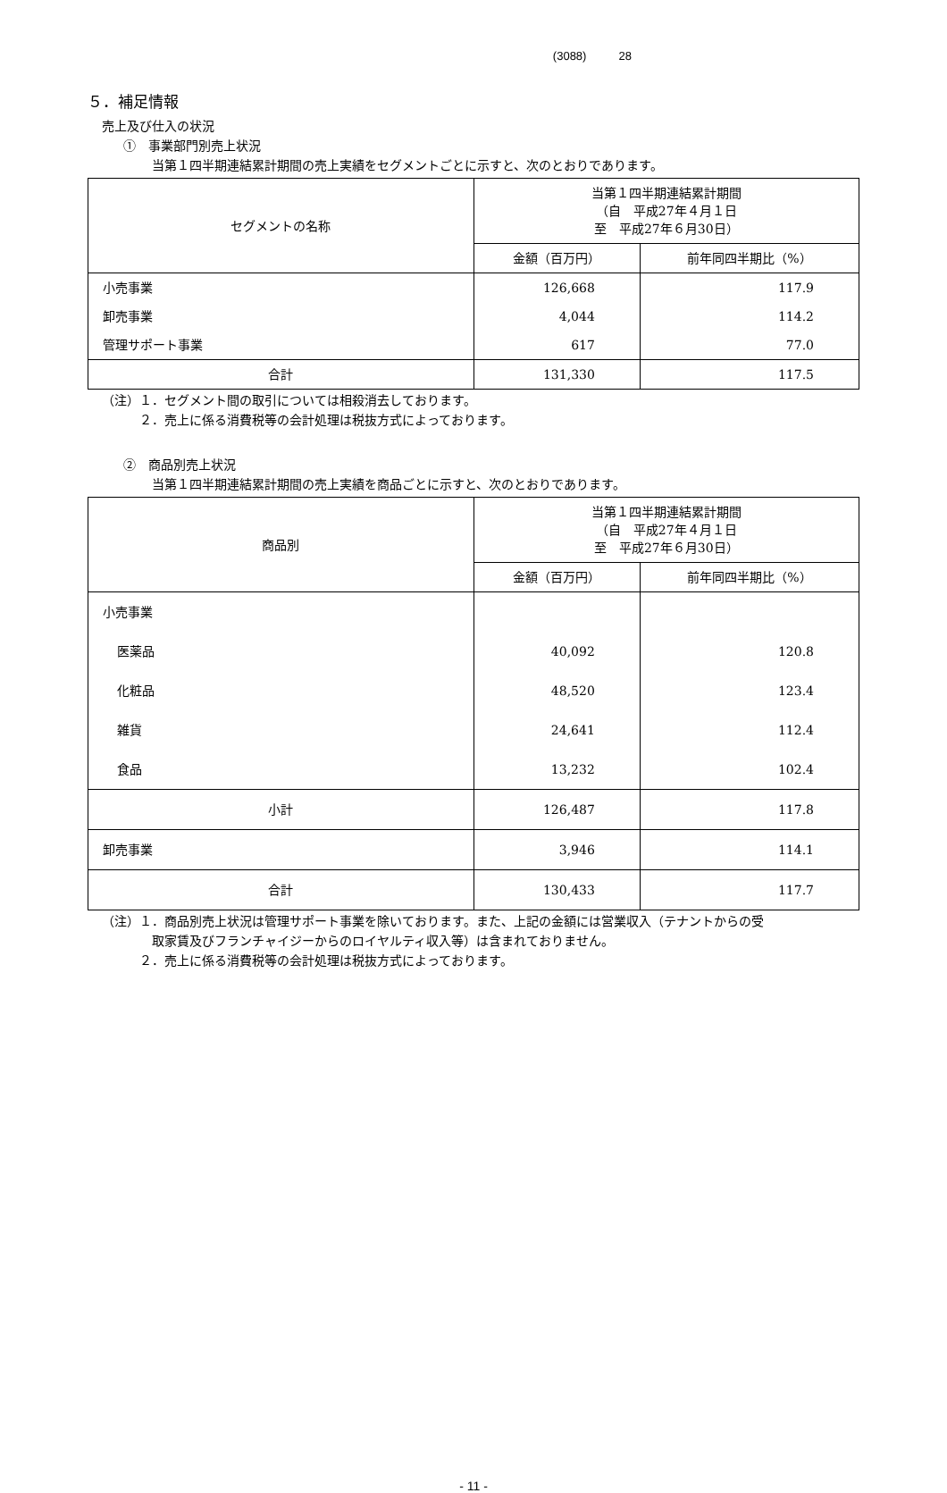(3088) 28
５．補足情報
売上及び仕入の状況
①　事業部門別売上状況
当第１四半期連結累計期間の売上実績をセグメントごとに示すと、次のとおりであります。
| セグメントの名称 | 当第１四半期連結累計期間 （自 平成27年４月１日 至 平成27年６月30日） | |
| --- | --- | --- |
| | 金額（百万円） | 前年同四半期比（%） |
| 小売事業 | 126,668 | 117.9 |
| 卸売事業 | 4,044 | 114.2 |
| 管理サポート事業 | 617 | 77.0 |
| 合計 | 131,330 | 117.5 |
（注）１．セグメント間の取引については相殺消去しております。
２．売上に係る消費税等の会計処理は税抜方式によっております。
②　商品別売上状況
当第１四半期連結累計期間の売上実績を商品ごとに示すと、次のとおりであります。
| 商品別 | 当第１四半期連結累計期間 （自 平成27年４月１日 至 平成27年６月30日） | |
| --- | --- | --- |
| | 金額（百万円） | 前年同四半期比（%） |
| 小売事業 | | |
| 医薬品 | 40,092 | 120.8 |
| 化粧品 | 48,520 | 123.4 |
| 雑貨 | 24,641 | 112.4 |
| 食品 | 13,232 | 102.4 |
| 小計 | 126,487 | 117.8 |
| 卸売事業 | 3,946 | 114.1 |
| 合計 | 130,433 | 117.7 |
（注）１．商品別売上状況は管理サポート事業を除いております。また、上記の金額には営業収入（テナントからの受
取家賃及びフランチャイジーからのロイヤルティ収入等）は含まれておりません。
２．売上に係る消費税等の会計処理は税抜方式によっております。
- 11 -